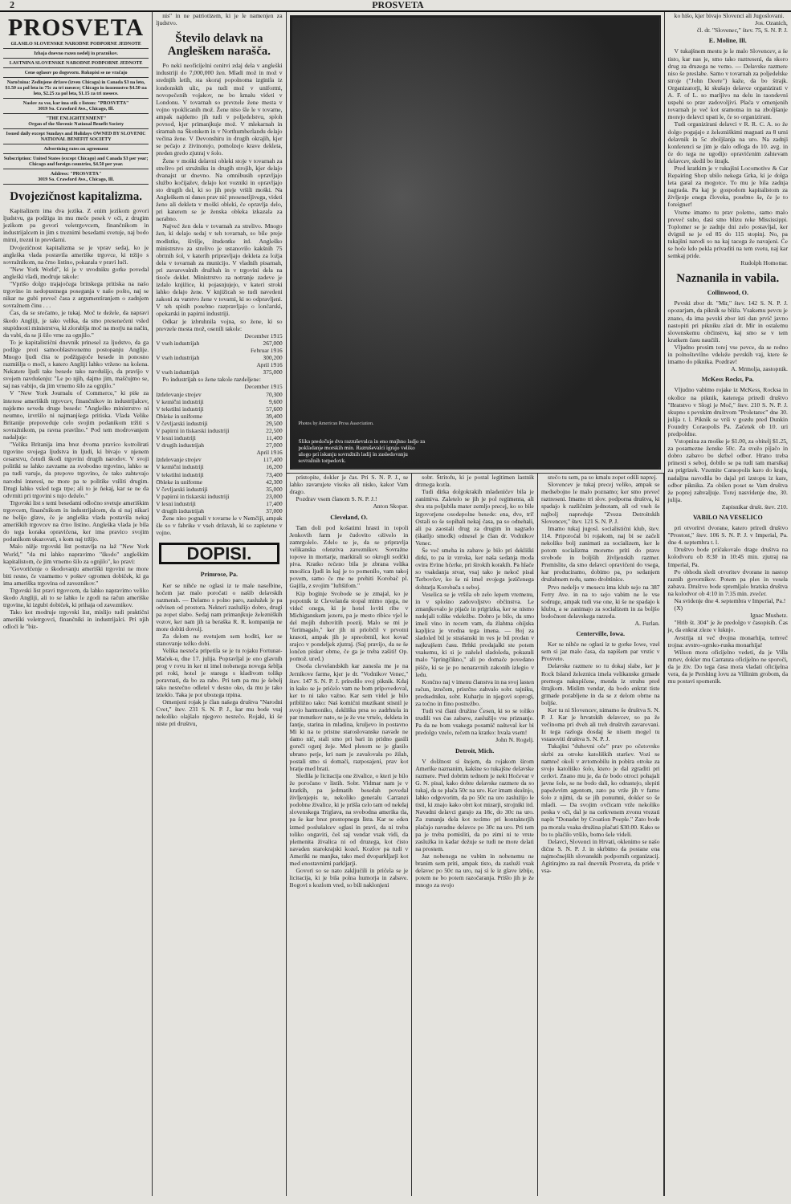2 PROSVETA
PROSVETA
GLASILO SLOVENSKE NARODNE PODPORNE JEDNOTE
Izhaja dnevno razen nedelj in praznikov.
LASTNINA SLOVENSKE NARODNE PODPORNE JEDNOTE
Cene oglasov po dogovoru. Rokopisi se ne vračajo
Naročnina: Zedinjene države (izven Chicaga) in Canada $3 na leto, $1.50 za pol leta in 75c za tri mesece; Chicago in inozemstvo $4.50 na leto, $2.25 za pol leta, $1.15 za tri mesece.
Naslov za vse, kar ima stik z listom: "PROSVETA"
3019 So. Crawford Ave., Chicago, Ill.
"THE ENLIGHTENMENT"
Organ of the Slovenic National Benefit Society
Issued daily except Sundays and Holidays OWNED BY SLOVENIC NATIONAL BENEFIT SOCIETY
Advertising rates on agreement
Subscription: United States (except Chicago) and Canada $3 per year; Chicago and foreign countries, $4.50 per year.
Address: "PROSVETA"
3019 So. Crawford Ave., Chicago, Ill.
Dvojezičnost kapitalizma.
Kapitalizem ima dva jezika. Z enim jezikom govori ljudstvu, ga podžiga in mu meče pesek v oči, z drugim jezikom pa govori veletrgovcem, finančnikom in industrijalcem in jim s treznimi besedami svetuje, naj bodo mirni, trezni in prevdarni.
Dvojezičnost kapitalizma se je vprav sedaj, ko je angleška vlada postavila ameriške trgovce, ki tržijo s sovražnikom, na črno listino, pokazala v pravi luči.
"New York World", ki je v uvodniku gorke povedal angleški vladi, modruje takole:
"Vprišo dolgo trajajočega britskega pritiska na našo trgovino in nedopustnega poseganja v našo pošto, naj se nikar ne gubi preveč časa z argumentiranjem o zadnjem sovražnem činu . . .
Čas, da se srečamo, je tukaj. Moč te dežele, da napravi škodo Angliji, je tako velika, da smo presenečeni vsled stupidnosti ministrstva, ki zlorablja moč na morju na način, da vabi, da se ji šilo vrne za ognjilo."
To je kapitalistični dnevnik prinesel za ljudstvo, da ga podžge proti samooblastvenemu postopanju Anglije. Mnogo ljudi čita te podžigajoče besede in ponosno razmišlja o moči, s katero Angliji lahko vrženo na kolena. Nekatere ljudi take besede tako navdušijo, da pravijo v svojem navdušenju: "Le po njih, dajmo jim, maščujmo se, saj nas vabijo, da jim vrnemo šilo za ognjilo."
V "New York Journalu of Commerce," ki piše za interese ameriških trgovcev, finančnikov in industrijalcev, najdemo seveda druge besede: "Angleško ministrstvo ni neumno, izvršilo ni najmanjšega pritiska. Vlada Velike Britanije prepoveduje celo svojim podanikom tržiti s sovražnikom, pa ravna pravilno." Pod tem modrovanjem nadaljuje:
"Velika Britanija ima brez dvoma pravico kotrolirati trgovino svojega ljudstva in ljudi, ki bivajo v njenem cesarstvu, četudi škodi trgovini drugih narodov. V svoji politiki se lahko zavzame za svobodno trgovino, lahko se pa tudi varuje, da prepove trgovino, če tako zahtevajo narodni interesi, ne more pa te politike vsiliti drugim. Drugi lahko vsled tega trpe; ali to je ňekaj, kar se ne da odvrniti pri trgovini s tujo deželo."
Trgovski list s temi besedami odločno svetuje ameriškim trgovcem, finančnikom in industrijalcem, da si naj nikari ne belijo glave, če je angleška vlada postavila nekaj ameriških trgovcev na črno listino. Angleška vlada je bila do tega koraka opravičena, ker ima pravico svojim podanikom ukazovati, s kom naj tržijo.
Malo nižje trgovski list postavlja na laž "New York World," "da mi lahko napravimo "škodo" angleškim kapitalistom, če jim vrnemo šilo za ognjilo", ko pravi:
"Govoričenje o škodovanju ameriški trgovini ne more biti resno, če vzamemo v poštev ogromen dobiček, ki ga ima ameriška trgovina od zaveznikov."
Trgovski list pravi trgovcem, da lahko napravimo veliko škodo Angliji, ali to se lahko le zgodi na račun ameriške trgovine, ki izgubi dobiček, ki prihaja od zaveznikov.
Tako kot modruje trgovski list, mislijo tudi praktični ameriški veletrgovci, finančniki in industrijalci. Pri njih odloči le "biz-
nis" in ne patriotizem, ki je le namenjen za ljudstvo.
Število delavk na Angleškem narašča.
Po neki neoficijelni cenitvi zdaj dela v angleški industriji do 7,000,000 žen. Mladi mož in mož v srednjih letih, sta skoraj popolnoma izginila iz londonskih ulic, pa tudi mož v uniformi, novopečenih vojakov, ne bo kmalu videti v Londonu. V tovarnah so prevzele žene mesta v vojno vpoklicanih mož. Žene niso šle le v tovarne, ampak najdemo jih tudi v poljedelstvu, sploh povsod, kjer primanjkuje mož. V mlekarnah in sirarnah na Škotskem in v Northumberlandu delajo večina žene. V Devonshiru in drugih okrajih, kjer se pečajo z živinorejo, pomolzejo krave dekleta, preden gredo zjutraj v šolo.
Žene v moški delavni obleki stoje v tovarnah za strelivo pri stružniku in drugih strojih, kjer delajo dvanajst ur dnevno. Na omnibusih opravljajo službo kočijažev, delajo kot vozniki in opravljajo sto drugih del, ki so jih preje vršili moški. Na Angleškem ni danes prav nič presenetljivega, videti ženo ali dekleta v moški obleki, če opravlja delo, pri katerem se je ženska obleka izkazala za nerabno.
Največ žen dela v tovarnah za strelivo. Mnogo žen, ki delajo sedaj v teh tovarnah, so bile preje modistke, šivilje, študentke itd. Angleško ministrstvo za strelivo je ustanovilo kakšnih 75 obrtnih šol, v katerih pripravljajo dekleta za ložja dela v tovarnah za municijo. V vladnih pisarnah, pri zavarovalnih družbah in v trgovini dela na tisoče deklet. Ministrstvo za notranje zadeve je izdalo knjižice, ki pojasnjujejo, v kateri stroki lahko delajo žene. V knjižicah so tudi navedeni zakoni za varstvo žene v tovarni, ki so odpravljeni. V teh spisih posebno razpravljajo o lončarski, opekarski in papirni industriji.
Odkar je izbruhnila vojna, so žene, ki so prevzele mesta mož, osenili takole:
| | December 1915 |
| V vseh industrijah | 267,000 |
| | Februar 1916 |
| V vseh industrijah | 300,200 |
| | April 1916 |
| V vseh industrijah | 375,000 |
Po industrijah so žene takole razdeljene:
| | December 1915 |
| Izdelovanje strojev | 70,300 |
| V kemični industriji | 9,600 |
| V tekstilni industriji | 57,600 |
| Obleke in uniforme | 39,400 |
| V čevljarski industriji | 29,500 |
| V papirni in tiskarski industriji | 22,500 |
| V lesni industriji | 11,400 |
| V drugih industrijah | 27,000 |
| | April 1916 |
| Izdelovanje strojev | 117,400 |
| V kemični industriji | 16,200 |
| V tekstilni industriji | 73,400 |
| Obleke in uniforme | 42,300 |
| V čevljarski industriji | 35,000 |
| V papirni in tiskarski industriji | 23,000 |
| V lesni industriji | 17,400 |
| V drugih industrijah | 37,000 |
Žene niso pognali v tovarne le v Nemčiji, ampak šle so v fabrike v vseh državah, ki so zapletene v vojno.
DOPISI.
Primrose, Pa.
Ker se nihče ne oglasi iz te male naselbine, hočem jaz malo poročati o našib delavskih razmerah. — Delamo s polno paro, zaslužek je pa odvisen od prostora. Nekteri zaslužijo dobro, drugi pa zopet slabo. Sedaj nam primanjkuje železniških vozov, ker nam jih ta beraška R. R. kompanija ne more dobiti dovolj.
Za delom ne svetujem sem hoditi, ker se stanovanje težko dobi.
Velika nesreča pripetila se je tu rojaku Fortunat-Maček-u, dne 17. julija. Popravljal je eno glavnih prog v rovu in ker ni imel nobenega novega šeblja pri roki, hotel je starega s kladivom tolikp poravnati, da bo za rabo. Pri tem pa mu je šebelj tako nesrečno odletel v desno oko, da mu je tako izteklo. Taka je pot ubozega trpina.
Omenjeni rojak je član našega društva "Narodni Cvet," štev. 231 S. N. P. J., kar mu bode vsaj nekoliko olajšalo njegovo nesrečo. Rojaki, ki še niste pri društvu,
Photos by American Press Association.
Slika predočuje dva razruševalca in eno majhno ladjo za pokladanje morskih min. Razruševalci igrajo veliko ulogo pri iskanju sovražnih ladij in zasledovanju sovražnih torpedovk.
pristopite, dokler je čas. Pri S. N. P. J., se lahko zavarujete visoko ali nisko, kakor Vam drago.
Pozdrav vsem članom S. N. P. J.!
Anton Skopar.
Cleveland, O.
Tam doli pod košatimi hrasti in topoli Jenkovih farm je čudovito oživelo in zamrgolelo. Zdelo se je, da se pripravlja velikanska ofenziva zaveznikov. Sovražne topove in mortarje, markirali so okrogli sodčki piva. Kratko rečeno bila je zbrana velika množica ljudi in kaj je to pomenilo, vam takoj povem, samo če me ne prehiti Korobač pl. Gajžla, z svojim "luftšifom."
Kip boginje Svobode se je zmajal, ko je popotnik iz Clevelanda stopal mimo njega, ne videč onega, ki je hotel loviti ribe v Michiganskem jezeru, pa je mesto ribice vjel le del mojih duhovitih poezij. Malo se mi je "ferimagalo," ker jih ni priobčil v prvotni krasoti, ampak jih je spreobrnil, kot kovač srajco v pondeljek zjutraj. (Saj pravijo, da se še lončen pisker obrne, če ga je treba zašiti! Op. pomož. ured.)
Osoda clevelandskih kar zanesla me je na Jernikove farme, kjer je dr. "Vodnikov Venec," štev. 147 S. N. P. J. priredilo svoj piknik. Kdaj in kako se je pričelo vam ne bom pripovedoval, ker to ni tako važno. Kar sem videl je bilo približno tako: Naš komični muzikant stisnil je svojo harmoniko, dekliška prsa so zadrhtela in par trenutkov nato, se je že vse vrtelo, dekleta in fantje, starina in mladina, kruljevo in postavno Mi ki na te pristne staroslovanske navade ne damo nič, stali smo pri bari in pridno gasili goreči ogenj žeje. Med plesom se je glasilo ubrano petje, kri nam je zavalovala po žilah, postali smo si domači, razposajeni, prav kot bratje med brati.
Sledila je licitacija one živalice, o kteri je bilo že poročano v listih. Sobr. Vidmar nam je v kratkih, pa jedrnatih besedah povedal življenjepis te, nekoliko generalu Carranzi podobne živalice, ki je prišla celo tam od nekdaj slovenskega Triglava, na svobodna amerika tla, pa še kar brez prestopnega lista. Kar se eden izmed poslušalcev oglasi in pravi, da ni treba toliko ongaviti, češ saj vendar vsak vidi, da plemenita živalica ni od druzega, kot čisto navaden starokrajski kozel. Kozlov pa tudi v Ameriki ne manjka, tako med dvoparkljarji kot med enostavnimi parkljarji.
Govori so se nato zaključili in pričela se je licitacija, ki je bila polna humorja in zabave. Bogovi s kozlom vred, so bili naklonjeni
sobr. Štritofu, ki je postal legitimen lastnik drznega kozla.
Tudi dirka dolgokrakih mladeničev bila je zanimiva. Zaletelo se jih je pol regimenta, ali dva sta poljubila mater zemljo precej, ko so bile izgovorjene osodepolne besede: ena, dve, tri! Ostali so še sopihali nekaj časa, pa so odnehali, ali pa zaostali drug za drugim in nagrado (škatljo smodk) odnesel je član dr. Vodnikov Venec.
Še več smeha in zabave je bilo pri dekliški dirki, to pa iz vzroka, ker naša sedanja moda ovira Evine hčerke, pri širokih korakih. Pa hlače so vsakdanja stvar, vsaj tako je nekoč pisal Terbovčev, ko še ni imel svojega jezičenega dohtarja Korobača s seboj.
Veselica se je vršila ob zelo lepem vremenu, in v splošno zadovoljstvo občinstva. Le zmanjkovalo je pijače in prigrizka, ker se nismo nadejali tolike vdeležbe. Dobro je bilo, da smo imeli vino in recem vam, da žlahtna ohijska kapljica je vredna tega imena. — Boj za sladoled bil je strašanski in ves je bil prodan v najkrajšem času. Brhki prodajalki ste potem vsakemu, ki si je zaželel sladoleda, pokazali malo "špringčikno," ali po domače povedano pišče, ki se je po nenaravnih zakonih izlegio v ledu.
Končno naj v imenu članstva in na svoj lasten račun, izrečem, prisrčno zahvalo sobr. tajniku, predsedniku, sobr. Kuharju in njegovi soprogi, za točno in fino postrežbo.
Tudi vsi člani družine Česen, ki so se toliko trudili ves čas zabave, zaslužijo vse priznanje. Pa da ne bom vsakega posamič našteval ker bi predolgo vzelo, rečem na kratko: hvala vsem!
John N. Rogelj.
Detroit, Mich.
V dolžnost si štejem, da rojakom širom Amerike naznanim, kakšne so tukajšne delavske razmere. Pred dobrim tednom je neki Hočevar v G. N. pisal, kako dobre delavske razmere da so tukaj, da se plača 50c na uro. Ker imam skušnjo, lahko odgovorim, da po 50c na uro zaslužijo le tisti, ki znajo kako obrt kot mizarji, strojniki itd. Navadni delavci garajo za 18c, do 30c na uro. Za zunanja dela kot recimo pri kontakterjih plačajo navadne delavce po 30c na uro. Pri tem pa je treba pomisliti, da po zimi ni te vrste zaslužka in kadar dežuje se tudi ne more delati na prostem.
Jaz nobenega ne vabim in nobenemu ne branim sem priti, ampak tisto, da zasluži vsak delavec po 50c na uro, naj si le iz glave izbije, potem ne bo potem razočaranja. Prišlo jih je že mnogo za svojo
srečo tu sem, pa so kmalu zopet odšli naprej.
Slovencev je tukaj precej veliko, ampak se medsebojno le malo poznamo; ker smo preveč raztreseni. Imamo tri slov. podporna društva, ki spadajo k različnim jednotam, ali od vseh še najbolj napreduje "Zveza Detroitskih Slovencev," štev. 121 S. N. P. J.
Imamo tukaj jugosl. socialistični klub, štev. 114. Priporočal bi rojakom, naj bi se začeli nekoliko bolj zanimati za socializem, ker le potom socializma moremo priti do prave svobode in boljših življenskih razmer. Premislite, da smo delavci opravičeni do vsega, kar produciramo, dobimo pa, po sedanjem družabnem redu, samo drobtinice.
Prvo nedeljo v mesecu ima klub sejo na 387 Ferry Ave. in na to sejo vabim ne le vse sodruge, ampak tudi vse one, ki še ne spadajo k klubu, a se zanimajo za socializem in za boljšo bodočnost delavskega razreda.
A. Furlan.
Centerville, Iowa.
Ker se nihče ne oglasi iz te gorke Iowe, vzel sem si jaz malo časa, da napišem par vrstic v Prosveto.
Delavske razmere so tu dokaj slabe, ker je Rock Island železnica imela velikanske grmade premoga nakupičene, menda iz strahu pred štrajkom. Mislim vendar, da bodo enkrat tiste grmade porabljene in da se z delom obrne na boljše.
Ker tu ni Slovencev, nimamo še društva S. N. P. J. Kar je hrvatskih delavcev, so pa že večinoma pri dveh ali treh društvih zavarovani. Iz tega razloga dosdaj še nisem mogel tu vstanoviti društva S. N. P. J.
Tukajšni "duhovni oče" prav po očetovsko skrbi za otroke katoliških staršev. Vozi se namreč okoli v avtomobilu in pobira otroke za svojo katoliško šolo, ktero je dal zgraditi pri cerkvi. Znano mu je, da če bodo otroci pohajali javne šole, se ne bodo dali, ko odrastejo, slepiti papeževim agentom, zato pa vrže jih v farno šolo z njimi, da se jih ponumni, dokler so še mladi. — Da svojim ovčicam vrže nekoliko peska v oči, dal je na cerkvenem zvonu vrezati napis "Donadet by Croation Poeple." Zato bode pa morala vsaka družina plačati $30.00. Kako se bo to plačilo vršilo, bomo šele videli.
Delavci, Slovenci in Hrvati, oklenimo se našo dične S. N. P. J. in skrbimo da postane ena najmočnejših slovanskih podpornih organizacij. Agitirajmo za naš dnevnik Prosveta, da pride v vsa-
ko hišo, kjer bivajo Slovenci ali Jugoslovani.
Jos. Ozanich,
čl. dr. "Slovenec," štev. 75, S. N. P. J.
E. Moline, Ill.
V tukajšnem mestu je le malo Slovencev, a še tisto, kar nas je, smo tako raztreseni, da skoro drug za druzega ne vemo. — Delavske razmere niso še preslabe. Samo v tovarnah za poljedelske stroje ("John Deere") kaže, da bo štrajk. Organizatorji, ki skušajo delavce organizirati v A. F. of L. so marljivo na delu in taondevni uspehi so prav zadovoljivi. Plača v omenjenih tovarnah je več kot sramotna in na zboljšanje morejo delavci upati le, če so organizirani.
Tudi organizirani delavci v R. R. C. A. so že dolgo pogajajo z železniškimi magnati za 8 urni delavnik in 5c zboljšanja na uro. Na zadnji konferenci se jim je dalo odloga do 10. avg. in če do tega ne ugodijo opravičenim zahtevam delavcev, sledil bo štrajk.
Pred kratkim je v tukajšni Locomotive & Car Repairing Shop ubilo nekega Grka, ki je dolga leta garal za mogotce. To mu je bila zadnja nagrada. Pa kaj je gospodom kapitalistom za življenje enega človeka, posebno še, če je to foreigner!
Vreme imamo tu prav poletno, samo malo preveč suho, dasi smo blizu reke Mississippi. Toplomer se je zadnje dni zelo postavljal, ker dvignil se je od 85 do 115 stopinj. No, pa tukajšni narodi so na kaj tacega že navajeni. Če se hoče kdo pekla privaditi na tem svetu, naj kar semkaj pride.
Rudolph Homottar.
Naznanila in vabila.
Collinwood, O.
Pevski zbor dr. "Mir," štev. 142 S. N. P. J. opozarjam, da piknik se bliža. Vsakemu pevcu je znano, da ima pevski zbor isti dan prvič javno nastopiti pri pikniku zlati dr. Mir in ostalemu slovenskemu občinstvu, kaj smo se v tem kratkem času naučili.
Vljudno prosim torej vse pevce, da se redno in polnoštevilno vdeleže pevskih vaj, ktere še imamo do piknika. Pozdrav!
A. Mrmolja, zastopnik.
McKess Rocks, Pa.
Vljudno vabimo rojake iz McKess, Rocksa in okolice na piknik, katerega priredi društvo "Bratstvo v Slogi je Moč," štev. 210 S. N. P. J. skupno s pevskim društvom "Proletarec" dne 30. julija t. l. Piknik se vrši v gozdu pred Dunkin Foundry Coraopolis Pa. Začetek ob 10. uri predpoldne.
Vstopnina za moške je $1.00, za obitelj $1.25, za posamezne ženske 50c. Za svežo pijačo in dobro zabavo bo skrbel odbor. Hrano treba prinesti s seboj, dobilo se pa tudi tam marsikaj za prigrizek. Vzemite Caraopolis karo do kraja, nadaljna navodila bo dajal pri izstopu iz kare, odbor piknika. Za obilen poset se Vam društva že poprej zahvaljuje. Torej nasvidenje dne, 30. julija.
Zapisnikar društ. štev. 210.
VABILO NA VESELICO
pri otvoritvi dvorane, katero priredi društvo "Prostost," štev. 106 S. N. P. J. v Imperial, Pa. dne 4. septembra t. l.
Društvo bode pričakovalo drage društva na kolodvoru ob 8:30 in 10:45 min. zjutraj na Imperial, Pa.
Po obhodu sledi otvoritev dvorane in nastop raznih govornikov. Potem pa ples in vesela zabava. Društvo bode spremljalo bratska društva na kolodvor ob 4:10 in 7:35 min. zvečer.
Na svidenje dne 4. septembra v Imperial, Pa.!
(X)
Ignac Mushetz.
"Hrib št. 304" je že predolgo v časopisih. Čas je, da enkrat zleze v luknjo.
Avstrija ni več dvojna monarhija, temveč trojna: avstro-ogrsko-ruska monarhija!
Wilson mora oficijelno vedeti, da je Villa mrtev, dokler mu Carranza oficijelno ne sporoči, da je živ. Do tega časa mora vladati oficijelna vera, da je Pershing lovu za Villinim grobom, da mu postavi spomenik.